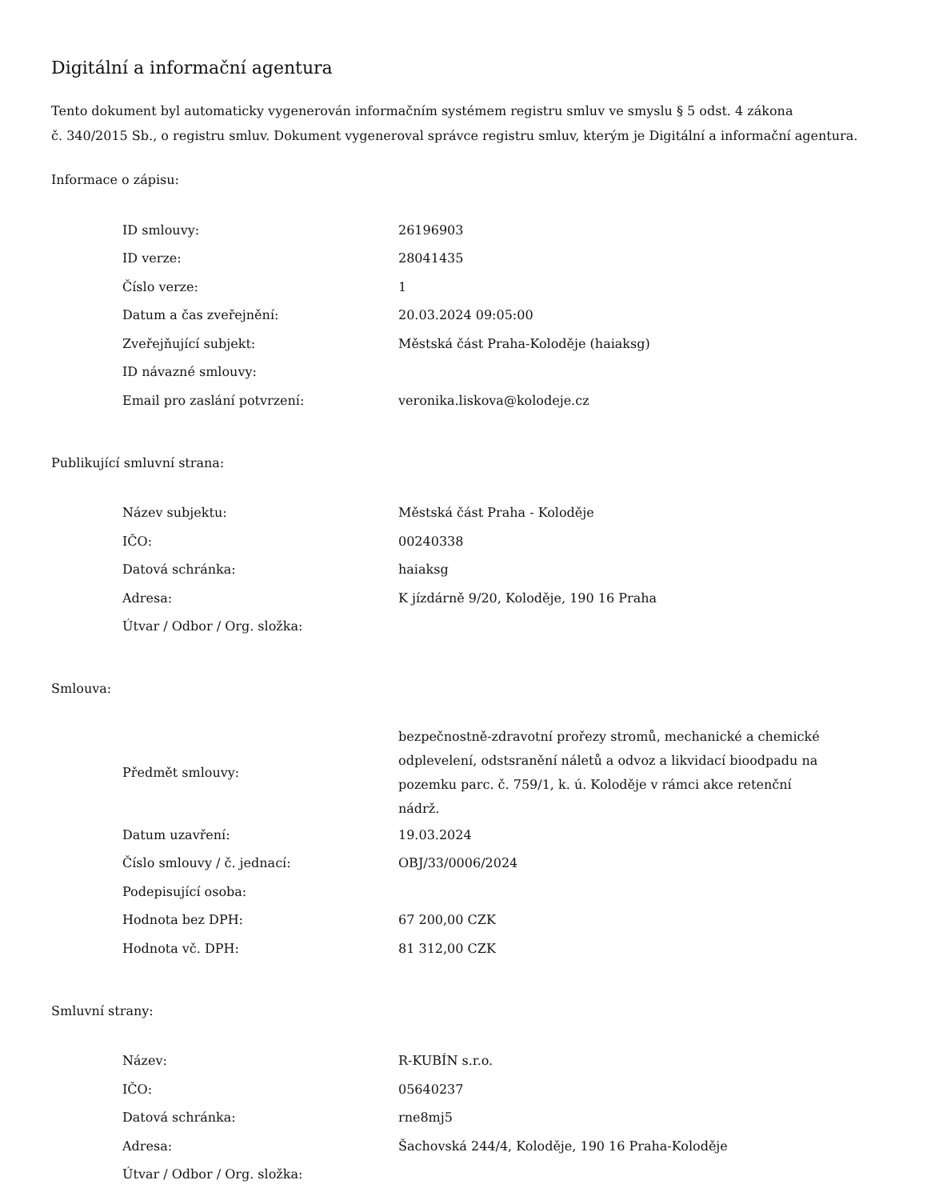Digitální a informační agentura
Tento dokument byl automaticky vygenerován informačním systémem registru smluv ve smyslu § 5 odst. 4 zákona
č. 340/2015 Sb., o registru smluv. Dokument vygeneroval správce registru smluv, kterým je Digitální a informační agentura.
Informace o zápisu:
| ID smlouvy: | 26196903 |
| ID verze: | 28041435 |
| Číslo verze: | 1 |
| Datum a čas zveřejnění: | 20.03.2024 09:05:00 |
| Zveřejňující subjekt: | Městská část Praha-Koloděje (haiaksg) |
| ID návazné smlouvy: | |
| Email pro zaslání potvrzení: | veronika.liskova@kolodeje.cz |
Publikující smluvní strana:
| Název subjektu: | Městská část Praha - Koloděje |
| IČO: | 00240338 |
| Datová schránka: | haiaksg |
| Adresa: | K jízdárně 9/20, Koloděje, 190 16 Praha |
| Útvar / Odbor / Org. složka: | |
Smlouva:
| Předmět smlouvy: | bezpečnostně-zdravotní prořezy stromů, mechanické a chemické odplevelení, odstsranění náletů a odvoz a likvidací bioodpadu na pozemku parc. č. 759/1, k. ú. Koloděje v rámci akce retenční nádrž. |
| Datum uzavření: | 19.03.2024 |
| Číslo smlouvy / č. jednací: | OBJ/33/0006/2024 |
| Podepisující osoba: | |
| Hodnota bez DPH: | 67 200,00 CZK |
| Hodnota vč. DPH: | 81 312,00 CZK |
Smluvní strany:
| Název: | R-KUBÍN s.r.o. |
| IČO: | 05640237 |
| Datová schránka: | rne8mj5 |
| Adresa: | Šachovská 244/4, Koloděje, 190 16 Praha-Koloděje |
| Útvar / Odbor / Org. složka: | |